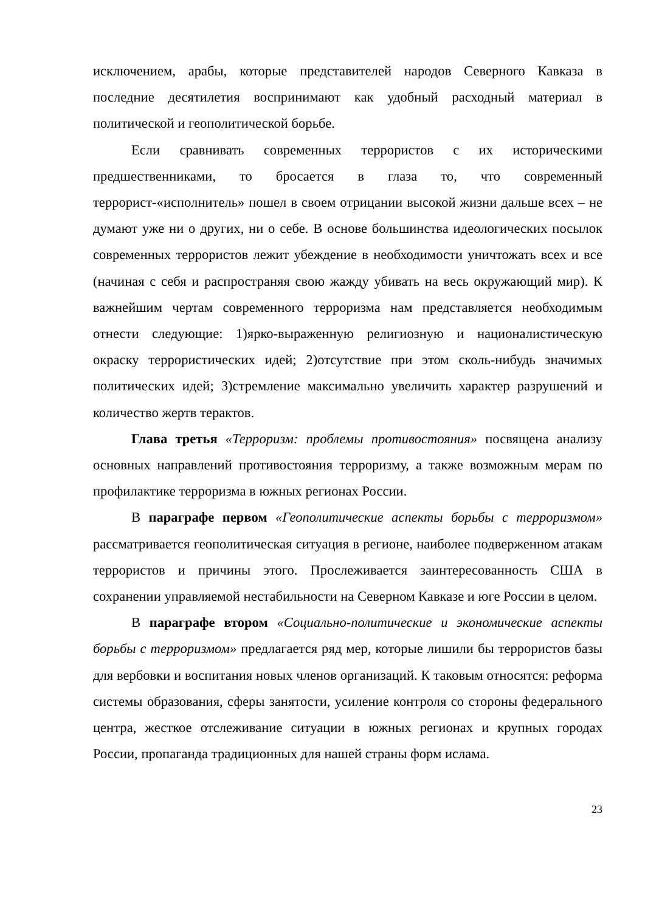исключением, арабы, которые представителей народов Северного Кавказа в последние десятилетия воспринимают как удобный расходный материал в политической и геополитической борьбе.
Если сравнивать современных террористов с их историческими предшественниками, то бросается в глаза то, что современный террорист-«исполнитель» пошел в своем отрицании высокой жизни дальше всех – не думают уже ни о других, ни о себе. В основе большинства идеологических посылок современных террористов лежит убеждение в необходимости уничтожать всех и все (начиная с себя и распространяя свою жажду убивать на весь окружающий мир). К важнейшим чертам современного терроризма нам представляется необходимым отнести следующие: 1)ярко-выраженную религиозную и националистическую окраску террористических идей; 2)отсутствие при этом сколь-нибудь значимых политических идей; 3)стремление максимально увеличить характер разрушений и количество жертв терактов.
Глава третья «Терроризм: проблемы противостояния» посвящена анализу основных направлений противостояния терроризму, а также возможным мерам по профилактике терроризма в южных регионах России.
В параграфе первом «Геополитические аспекты борьбы с терроризмом» рассматривается геополитическая ситуация в регионе, наиболее подверженном атакам террористов и причины этого. Прослеживается заинтересованность США в сохранении управляемой нестабильности на Северном Кавказе и юге России в целом.
В параграфе втором «Социально-политические и экономические аспекты борьбы с терроризмом» предлагается ряд мер, которые лишили бы террористов базы для вербовки и воспитания новых членов организаций. К таковым относятся: реформа системы образования, сферы занятости, усиление контроля со стороны федерального центра, жесткое отслеживание ситуации в южных регионах и крупных городах России, пропаганда традиционных для нашей страны форм ислама.
23